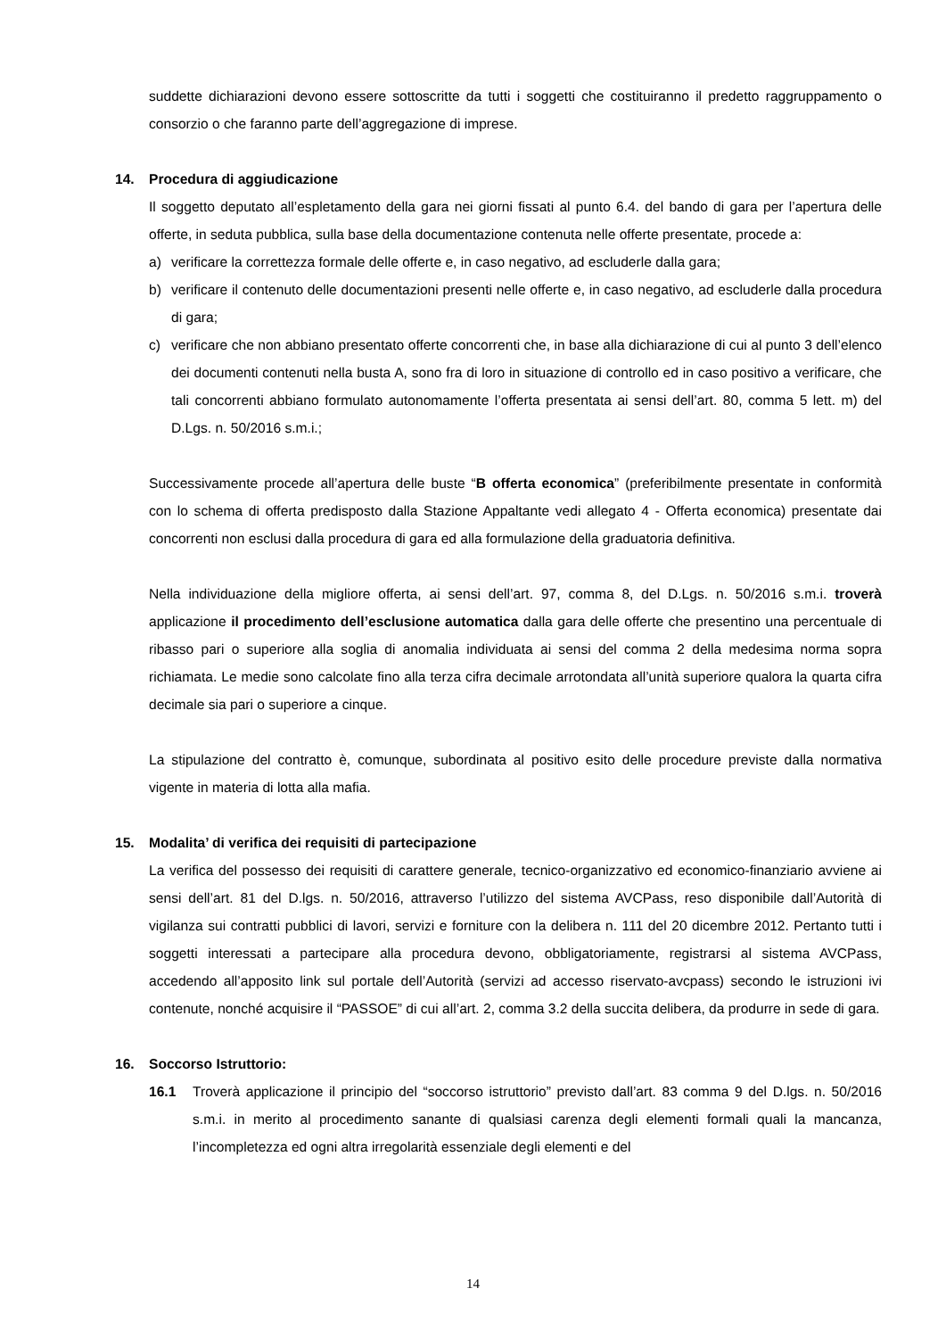suddette dichiarazioni devono essere sottoscritte da tutti i soggetti che costituiranno il predetto raggruppamento o consorzio o che faranno parte dell’aggregazione di imprese.
14. Procedura di aggiudicazione
Il soggetto deputato all’espletamento della gara nei giorni fissati al punto 6.4. del bando di gara per l’apertura delle offerte, in seduta pubblica, sulla base della documentazione contenuta nelle offerte presentate, procede a:
a) verificare la correttezza formale delle offerte e, in caso negativo, ad escluderle dalla gara;
b) verificare il contenuto delle documentazioni presenti nelle offerte e, in caso negativo, ad escluderle dalla procedura di gara;
c) verificare che non abbiano presentato offerte concorrenti che, in base alla dichiarazione di cui al punto 3 dell’elenco dei documenti contenuti nella busta A, sono fra di loro in situazione di controllo ed in caso positivo a verificare, che tali concorrenti abbiano formulato autonomamente l’offerta presentata ai sensi dell’art. 80, comma 5 lett. m) del D.Lgs. n. 50/2016 s.m.i.;
Successivamente procede all’apertura delle buste “B offerta economica” (preferibilmente presentate in conformità con lo schema di offerta predisposto dalla Stazione Appaltante vedi allegato 4 - Offerta economica) presentate dai concorrenti non esclusi dalla procedura di gara ed alla formulazione della graduatoria definitiva.
Nella individuazione della migliore offerta, ai sensi dell’art. 97, comma 8, del D.Lgs. n. 50/2016 s.m.i. troverà applicazione il procedimento dell’esclusione automatica dalla gara delle offerte che presentino una percentuale di ribasso pari o superiore alla soglia di anomalia individuata ai sensi del comma 2 della medesima norma sopra richiamata. Le medie sono calcolate fino alla terza cifra decimale arrotondata all’unità superiore qualora la quarta cifra decimale sia pari o superiore a cinque.
La stipulazione del contratto è, comunque, subordinata al positivo esito delle procedure previste dalla normativa vigente in materia di lotta alla mafia.
15. Modalita’ di verifica dei requisiti di partecipazione
La verifica del possesso dei requisiti di carattere generale, tecnico-organizzativo ed economico-finanziario avviene ai sensi dell’art. 81 del D.lgs. n. 50/2016, attraverso l’utilizzo del sistema AVCPass, reso disponibile dall’Autorità di vigilanza sui contratti pubblici di lavori, servizi e forniture con la delibera n. 111 del 20 dicembre 2012. Pertanto tutti i soggetti interessati a partecipare alla procedura devono, obbligatoriamente, registrarsi al sistema AVCPass, accedendo all’apposito link sul portale dell’Autorità (servizi ad accesso riservato-avcpass) secondo le istruzioni ivi contenute, nonché acquisire il “PASSOE” di cui all’art. 2, comma 3.2 della succita delibera, da produrre in sede di gara.
16. Soccorso Istruttorio:
16.1 Troverà applicazione il principio del “soccorso istruttorio” previsto dall’art. 83 comma 9 del D.lgs. n. 50/2016 s.m.i. in merito al procedimento sanante di qualsiasi carenza degli elementi formali quali la mancanza, l’incompletezza ed ogni altra irregolarità essenziale degli elementi e del
14